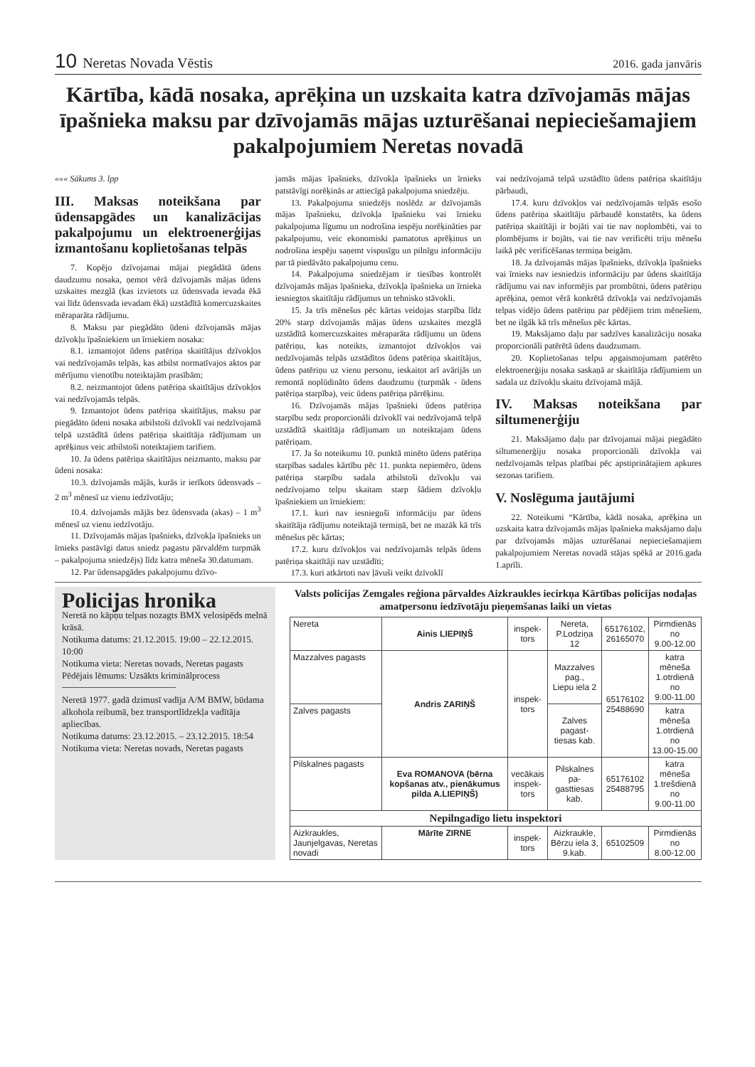10 Neretas Novada Vēstis
2016. gada janvāris
Kārtība, kādā nosaka, aprēķina un uzskaita katra dzīvojamās mājas īpašnieka maksu par dzīvojamās mājas uzturēšanai nepieciešamajiem pakalpojumiem Neretas novadā
««« Sākums 3. lpp
III. Maksas noteikšana par ūdensapgādes un kanalizācijas pakalpojumu un elektroenerģijas izmantošanu koplietošanas telpās
7. Kopējo dzīvojamai mājai piegādātā ūdens daudzumu nosaka, ņemot vērā dzīvojamās mājas ūdens uzskaites mezglā (kas izvietots uz ūdensvada ievada ēkā vai līdz ūdensvada ievadam ēkā) uzstādītā komercuzskaites mēraparāta rādījumu.
8. Maksu par piegādāto ūdeni dzīvojamās mājas dzīvokļu īpašniekiem un īrniekiem nosaka:
8.1. izmantojot ūdens patēriņa skaitītājus dzīvokļos vai nedzīvojamās telpās, kas atbilst normatīvajos aktos par mērījumu vienotību noteiktajām prasībām;
8.2. neizmantojot ūdens patēriņa skaitītājus dzīvokļos vai nedzīvojamās telpās.
9. Izmantojot ūdens patēriņa skaitītājus, maksu par piegādāto ūdeni nosaka atbilstoši dzīvoklī vai nedzīvojamā telpā uzstādītā ūdens patēriņa skaitītāja rādījumam un aprēķinus veic atbilstoši noteiktajiem tarifiem.
10. Ja ūdens patēriņa skaitītājus neizmanto, maksu par ūdeni nosaka:
10.3. dzīvojamās mājās, kurās ir ierīkots ūdensvads – 2 m<sup>3</sup> mēnesī uz vienu iedzīvotāju;
10.4. dzīvojamās mājās bez ūdensvada (akas) – 1 m<sup>3</sup> mēnesī uz vienu iedzīvotāju.
11. Dzīvojamās mājas īpašnieks, dzīvokļa īpašnieks un īrnieks pastāvīgi datus sniedz pagastu pārvaldēm turpmāk – pakalpojuma sniedzējs) līdz katra mēneša 30.datumam.
12. Par ūdensapgādes pakalpojumu dzīvo-
jamās mājas īpašnieks, dzīvokļa īpašnieks un īrnieks patstāvīgi norēķinās ar attiecīgā pakalpojuma sniedzēju.
13. Pakalpojuma sniedzējs noslēdz ar dzīvojamās mājas īpašnieku, dzīvokļa īpašnieku vai īrnieku pakalpojuma līgumu un nodrošina iespēju norēķināties par pakalpojumu, veic ekonomiski pamatotus aprēķinus un nodrošina iespēju saņemt vispusīgu un pilnīgu informāciju par tā piedāvāto pakalpojumu cenu.
14. Pakalpojuma sniedzējam ir tiesības kontrolēt dzīvojamās mājas īpašnieka, dzīvokļa īpašnieka un īrnieka iesniegtos skaitītāju rādījumus un tehnisko stāvokli.
15. Ja trīs mēnešus pēc kārtas veidojas starpība līdz 20% starp dzīvojamās mājas ūdens uzskaites mezglā uzstādītā komercuzskaites mēraparāta rādījumu un ūdens patēriņu, kas noteikts, izmantojot dzīvokļos vai nedzīvojamās telpās uzstādītos ūdens patēriņa skaitītājus, ūdens patēriņu uz vienu personu, ieskaitot arī avārijās un remontā noplūdināto ūdens daudzumu (turpmāk - ūdens patēriņa starpība), veic ūdens patēriņa pārrēķinu.
16. Dzīvojamās mājas īpašnieki ūdens patēriņa starpību sedz proporcionāli dzīvoklī vai nedzīvojamā telpā uzstādītā skaitītāja rādījumam un noteiktajam ūdens patēriņam.
17. Ja šo noteikumu 10. punktā minēto ūdens patēriņa starpības sadales kārtību pēc 11. punkta nepiemēro, ūdens patēriņa starpību sadala atbilstoši dzīvokļu vai nedzīvojamo telpu skaitam starp šādiem dzīvokļu īpašniekiem un īrniekiem:
17.1. kuri nav iesnieguši informāciju par ūdens skaitītāja rādījumu noteiktajā termiņā, bet ne mazāk kā trīs mēnešus pēc kārtas;
17.2. kuru dzīvokļos vai nedzīvojamās telpās ūdens patēriņa skaitītāji nav uzstādīti;
17.3. kuri atkārtoti nav ļāvuši veikt dzīvoklī
vai nedzīvojamā telpā uzstādīto ūdens patēriņa skaitītāju pārbaudi,
17.4. kuru dzīvokļos vai nedzīvojamās telpās esošo ūdens patēriņa skaitītāju pārbaudē konstatēts, ka ūdens patēriņa skaitītāji ir bojāti vai tie nav noplombēti, vai to plombējums ir bojāts, vai tie nav verificēti triju mēnešu laikā pēc verificēšanas termiņa beigām.
18. Ja dzīvojamās mājas īpašnieks, dzīvokļa īpašnieks vai īrnieks nav iesniedzis informāciju par ūdens skaitītāja rādījumu vai nav informējis par prombūtni, ūdens patēriņu aprēķina, ņemot vērā konkrētā dzīvokļa vai nedzīvojamās telpas vidējo ūdens patēriņu par pēdējiem trim mēnešiem, bet ne ilgāk kā trīs mēnešus pēc kārtas.
19. Maksājamo daļu par sadzīves kanalizāciju nosaka proporcionāli patērētā ūdens daudzumam.
20. Koplietošanas telpu apgaismojumam patērēto elektroenerģiju nosaka saskaņā ar skaitītāja rādījumiem un sadala uz dzīvokļu skaitu dzīvojamā mājā.
IV. Maksas noteikšana par siltumenerģiju
21. Maksājamo daļu par dzīvojamai mājai piegādāto siltumenerģiju nosaka proporcionāli dzīvokļa vai nedzīvojamās telpas platībai pēc apstiprinātajiem apkures sezonas tarifiem.
V. Noslēguma jautājumi
22. Noteikumi “Kārtība, kādā nosaka, aprēķina un uzskaita katra dzīvojamās mājas īpašnieka maksājamo daļu par dzīvojamās mājas uzturēšanai nepieciešamajiem pakalpojumiem Neretas novadā stājas spēkā ar 2016.gada 1.aprīli.
Policijas hronika
Neretā no kāpņu telpas nozagts BMX velosipēds melnā krāsā.
Notikuma datums: 21.12.2015. 19:00 – 22.12.2015. 10:00
Notikuma vieta: Neretas novads, Neretas pagasts
Pēdējais lēmums: Uzsākts kriminālprocess
Neretā 1977. gadā dzimusī vadīja A/M BMW, būdama alkohola reibumā, bez transportlīdzekļa vadītāja apliecības.
Notikuma datums: 23.12.2015. – 23.12.2015. 18:54
Notikuma vieta: Neretas novads, Neretas pagasts
Valsts policijas Zemgales reģiona pārvaldes Aizkraukles iecirkņa Kārtības policijas nodaļas amatpersonu iedzīvotāju pieņemšanas laiki un vietas
| Nereta | Ainis LIEPIŅŠ | inspek- tors | Nereta, P.Lodziņa 12 | 65176102, 26165070 | Pirmdienās no 9.00-12.00 |
| Mazzalves pagasts | Andris ZARIŅŠ | inspek- tors | Mazzalves pag., Liepu iela 2 | 65176102 25488690 | katra mēneša 1.otrdienā no 9.00-11.00 |
| Zalves pagasts | | | Zalves pagast- tiesas kab. | | katra mēneša 1.otrdienā no 13.00-15.00 |
| Pilskalnes pagasts | Eva ROMANOVA (bērna kopšanas atv., pienākumus pilda A.LIEPIŅŠ) | vecākais inspek- tors | Pilskalnes pa- gasttiesas kab. | 65176102 25488795 | katra mēneša 1.trešdienā no 9.00-11.00 |
| Nepilngadīgo lietu inspektori | | | | | |
| Aizkraukles, Jaunjelgavas, Neretas novadi | Mārīte ZIRNE | inspek- tors | Aizkraukle, Bērzu iela 3, 9.kab. | 65102509 | Pirmdienās no 8.00-12.00 |